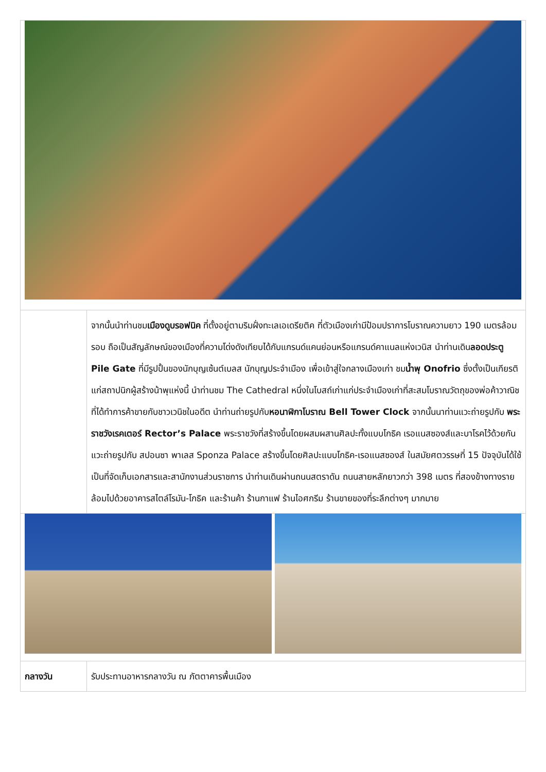| | จากนั้นนำท่านชม เมืองดูบรอฟนิค ที่ตั้งอยู่ตามริมฝั่งทะเลเอเดรียติค ที่ตัวเมืองเก่ามีป้อมปราการโบราณความยาว 190 เมตรล้อมรอบ ถือเป็นสัญลักษณ์ของเมืองที่ความโด่งดังเทียบได้กับแกรนด์แคนย่อนหรือแกรนด์คาแนลแห่งเวนิส นำท่านเดิน ลอดประตู Pile Gate ที่มีรูปปั้นของนักบุญเซ้นต์เบลส นักบุญประจำเมือง เพื่อเข้าสู่ใจกลางเมืองเก่า ชม น้ำพุ Onofrio ซึ่งตั้งเป็นเกียรติแก่สถาปนิกผู้สร้างน้าพุแห่งนี้ นำท่านชม The Cathedral หนึ่งในโบสถ์เก่าแก่ประจำเมืองเก่าที่สะสมโบราณวัตถุของพ่อค้าวาณิชที่ได้ทำการค้าขายกับชาวเวนิชในอดีต นำท่านถ่ายรูปกับ หอนาฬิกาโบราณ Bell Tower Clock จากนั้นนาท่านแวะถ่ายรูปกับ พระราชวังเรคเตอร์ Rector’s Palace พระราชวังที่สร้างขึ้นโดยผสมผสานศิลปะทั้งแบบโกธิค เรอแนสซองส์และบาโรคไว้ด้วยกัน แวะถ่ายรูปกับ สปอนซา พาเลส Sponza Palace สร้างขึ้นโดยศิลปะแบบโกธิค-เรอแนสซองส์ ในสมัยศตวรรษที่ 15 ปัจจุบันได้ใช้เป็นที่จัดเก็บเอกสารและสานักงานส่วนราชการ นำท่านเดินผ่านถนนสตราดัน ถนนสายหลักยาวกว่า 398 เมตร ที่สองข้างทางรายล้อมไปด้วยอาคารสไตล์โรมัน-โกธิค และร้านค้า ร้านกาแฟ ร้านไอศกรีม ร้านขายของที่ระลึกต่างๆ มากมาย |
| กลางวัน | รับประทานอาหารกลางวัน ณ ภัตตาคารพื้นเมือง |